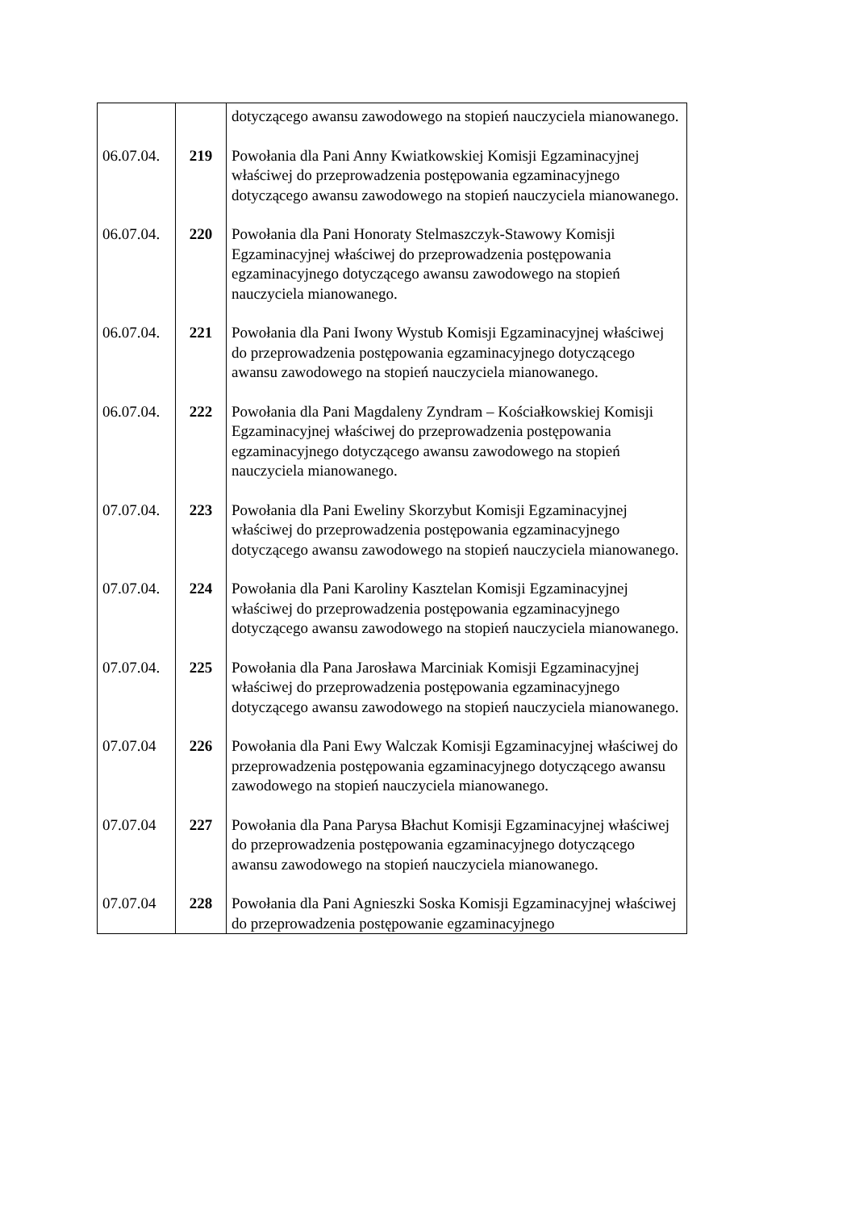| | | dotyczącego awansu zawodowego na stopień nauczyciela mianowanego. |
| 06.07.04. | 219 | Powołania dla Pani Anny Kwiatkowskiej Komisji Egzaminacyjnej właściwej do przeprowadzenia postępowania egzaminacyjnego dotyczącego awansu zawodowego na stopień nauczyciela mianowanego. |
| 06.07.04. | 220 | Powołania dla Pani Honoraty Stelmaszczyk-Stawowy Komisji Egzaminacyjnej właściwej do przeprowadzenia postępowania egzaminacyjnego dotyczącego awansu zawodowego na stopień nauczyciela mianowanego. |
| 06.07.04. | 221 | Powołania dla Pani Iwony Wystub Komisji Egzaminacyjnej właściwej do przeprowadzenia postępowania egzaminacyjnego dotyczącego awansu zawodowego na stopień nauczyciela mianowanego. |
| 06.07.04. | 222 | Powołania dla Pani Magdaleny Zyndram – Kościałkowskiej Komisji Egzaminacyjnej właściwej do przeprowadzenia postępowania egzaminacyjnego dotyczącego awansu zawodowego na stopień nauczyciela mianowanego. |
| 07.07.04. | 223 | Powołania dla Pani Eweliny Skorzybut Komisji Egzaminacyjnej właściwej do przeprowadzenia postępowania egzaminacyjnego dotyczącego awansu zawodowego na stopień nauczyciela mianowanego. |
| 07.07.04. | 224 | Powołania dla Pani Karoliny Kasztelan Komisji Egzaminacyjnej właściwej do przeprowadzenia postępowania egzaminacyjnego dotyczącego awansu zawodowego na stopień nauczyciela mianowanego. |
| 07.07.04. | 225 | Powołania dla Pana Jarosława Marciniak Komisji Egzaminacyjnej właściwej do przeprowadzenia postępowania egzaminacyjnego dotyczącego awansu zawodowego na stopień nauczyciela mianowanego. |
| 07.07.04 | 226 | Powołania dla Pani Ewy Walczak Komisji Egzaminacyjnej właściwej do przeprowadzenia postępowania egzaminacyjnego dotyczącego awansu zawodowego na stopień nauczyciela mianowanego. |
| 07.07.04 | 227 | Powołania dla Pana Parysa Błachut Komisji Egzaminacyjnej właściwej do przeprowadzenia postępowania egzaminacyjnego dotyczącego awansu zawodowego na stopień nauczyciela mianowanego. |
| 07.07.04 | 228 | Powołania dla Pani Agnieszki Soska Komisji Egzaminacyjnej właściwej do przeprowadzenia postępowanie egzaminacyjnego |